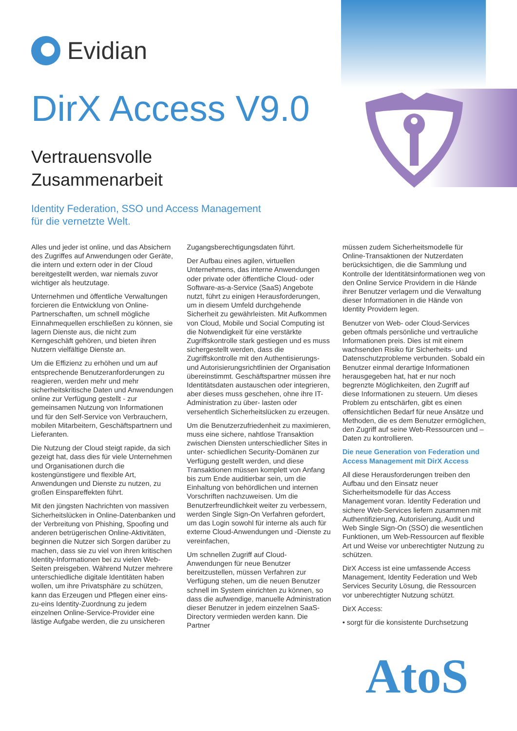Evidian
DirX Access V9.0
Vertrauensvolle
Zusammenarbeit
Identity Federation, SSO und Access Management
für die vernetzte Welt.
Alles und jeder ist online, und das Absichern des Zugriffes auf Anwendungen oder Geräte, die intern und extern oder in der Cloud bereitgestellt werden, war niemals zuvor wichtiger als heutzutage.
Unternehmen und öffentliche Verwaltungen forcieren die Entwicklung von Online-Partnerschaften, um schnell mögliche Einnahmequellen erschließen zu können, sie lagern Dienste aus, die nicht zum Kerngeschäft gehören, und bieten ihren Nutzern vielfältige Dienste an.
Um die Effizienz zu erhöhen und um auf entsprechende Benutzeranforderungen zu reagieren, werden mehr und mehr sicherheitskritische Daten und Anwendungen online zur Verfügung gestellt - zur gemeinsamen Nutzung von Informationen und für den Self-Service von Verbrauchern, mobilen Mitarbeitern, Geschäftspartnern und Lieferanten.
Die Nutzung der Cloud steigt rapide, da sich gezeigt hat, dass dies für viele Unternehmen und Organisationen durch die kostengünstigere und flexible Art, Anwendungen und Dienste zu nutzen, zu großen Einspareffekten führt.
Mit den jüngsten Nachrichten von massiven Sicherheitslücken in Online-Datenbanken und der Verbreitung von Phishing, Spoofing und anderen betrügerischen Online-Aktivitäten, beginnen die Nutzer sich Sorgen darüber zu machen, dass sie zu viel von ihren kritischen Identity-Informationen bei zu vielen Web-Seiten preisgeben. Während Nutzer mehrere unterschiedliche digitale Identitäten haben wollen, um ihre Privatsphäre zu schützen, kann das Erzeugen und Pflegen einer eins-zu-eins Identity-Zuordnung zu jedem einzelnen Online-Service-Provider eine lästige Aufgabe werden, die zu unsicheren
Zugangsberechtigungsdaten führt.
Der Aufbau eines agilen, virtuellen Unternehmens, das interne Anwendungen oder private oder öffentliche Cloud- oder Software-as-a-Service (SaaS) Angebote nutzt, führt zu einigen Herausforderungen, um in diesem Umfeld durchgehende Sicherheit zu gewährleisten. Mit Aufkommen von Cloud, Mobile und Social Computing ist die Notwendigkeit für eine verstärkte Zugriffskontrolle stark gestiegen und es muss sichergestellt werden, dass die Zugriffskontrolle mit den Authentisierungs- und Autorisierungsrichtlinien der Organisation übereinstimmt. Geschäftspartner müssen ihre Identitätsdaten austauschen oder integrieren, aber dieses muss geschehen, ohne ihre IT-Administration zu über- lasten oder versehentlich Sicherheitslücken zu erzeugen.
Um die Benutzerzufriedenheit zu maximieren, muss eine sichere, nahtlose Transaktion zwischen Diensten unterschiedlicher Sites in unter- schiedlichen Security-Domänen zur Verfügung gestellt werden, und diese Transaktionen müssen komplett von Anfang bis zum Ende auditierbar sein, um die Einhaltung von behördlichen und internen Vorschriften nachzuweisen. Um die Benutzerfreundlichkeit weiter zu verbessern, werden Single Sign-On Verfahren gefordert, um das Login sowohl für interne als auch für externe Cloud-Anwendungen und -Dienste zu vereinfachen,
Um schnellen Zugriff auf Cloud-Anwendungen für neue Benutzer bereitzustellen, müssen Verfahren zur Verfügung stehen, um die neuen Benutzer schnell im System einrichten zu können, so dass die aufwendige, manuelle Administration dieser Benutzer in jedem einzelnen SaaS-Directory vermieden werden kann. Die Partner
müssen zudem Sicherheitsmodelle für Online-Transaktionen der Nutzerdaten berücksichtigen, die die Sammlung und Kontrolle der Identitätsinformationen weg von den Online Service Providern in die Hände ihrer Benutzer verlagern und die Verwaltung dieser Informationen in die Hände von Identity Providern legen.
Benutzer von Web- oder Cloud-Services geben oftmals persönliche und vertrauliche Informationen preis. Dies ist mit einem wachsenden Risiko für Sicherheits- und Datenschutzprobleme verbunden. Sobald ein Benutzer einmal derartige Informationen herausgegeben hat, hat er nur noch begrenzte Möglichkeiten, den Zugriff auf diese Informationen zu steuern. Um dieses Problem zu entschärfen, gibt es einen offensichtlichen Bedarf für neue Ansätze und Methoden, die es dem Benutzer ermöglichen, den Zugriff auf seine Web-Ressourcen und –Daten zu kontrollieren.
Die neue Generation von Federation und Access Management mit DirX Access
All diese Herausforderungen treiben den Aufbau und den Einsatz neuer Sicherheitsmodelle für das Access Management voran. Identity Federation und sichere Web-Services liefern zusammen mit Authentifizierung, Autorisierung, Audit und Web Single Sign-On (SSO) die wesentlichen Funktionen, um Web-Ressourcen auf flexible Art und Weise vor unberechtigter Nutzung zu schützen.
DirX Access ist eine umfassende Access Management, Identity Federation und Web Services Security Lösung, die Ressourcen vor unberechtigter Nutzung schützt.
DirX Access:
• sorgt für die konsistente Durchsetzung
AtoS